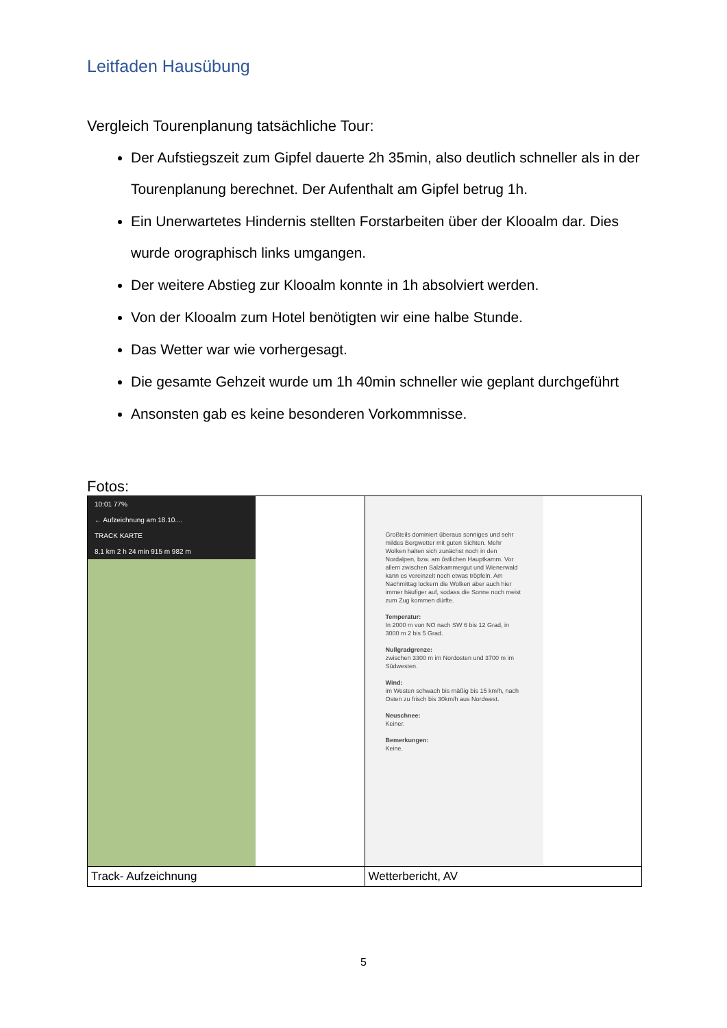Leitfaden Hausübung
Vergleich Tourenplanung tatsächliche Tour:
Der Aufstiegszeit zum Gipfel dauerte 2h 35min, also deutlich schneller als in der Tourenplanung berechnet. Der Aufenthalt am Gipfel betrug 1h.
Ein Unerwartetes Hindernis stellten Forstarbeiten über der Klooalm dar. Dies wurde orographisch links umgangen.
Der weitere Abstieg zur Klooalm konnte in 1h absolviert werden.
Von der Klooalm zum Hotel benötigten wir eine halbe Stunde.
Das Wetter war wie vorhergesagt.
Die gesamte Gehzeit wurde um 1h 40min schneller wie geplant durchgeführt
Ansonsten gab es keine besonderen Vorkommnisse.
Fotos:
| 10:01 77% ← Aufzeichnung am 18.10.... TRACK KARTE 8,1 km 2 h 24 min 915 m 982 m | Großteils dominiert überaus sonniges und sehr mildes Bergwetter mit guten Sichten. Mehr Wolken halten sich zunächst noch in den Nordalpen, bzw. am östlichen Hauptkamm. Vor allem zwischen Salzkammergut und Wienerwald kann es vereinzelt noch etwas tröpfeln. Am Nachmittag lockern die Wolken aber auch hier immer häufiger auf, sodass die Sonne noch meist zum Zug kommen dürfte. Temperatur: In 2000 m von NO nach SW 6 bis 12 Grad, in 3000 m 2 bis 5 Grad. Nullgradgrenze: zwischen 3300 m im Nordosten und 3700 m im Südwesten. Wind: im Westen schwach bis mäßig bis 15 km/h, nach Osten zu frisch bis 30km/h aus Nordwest. Neuschnee: Keiner. Bemerkungen: Keine. |
| Track- Aufzeichnung | Wetterbericht, AV |
5